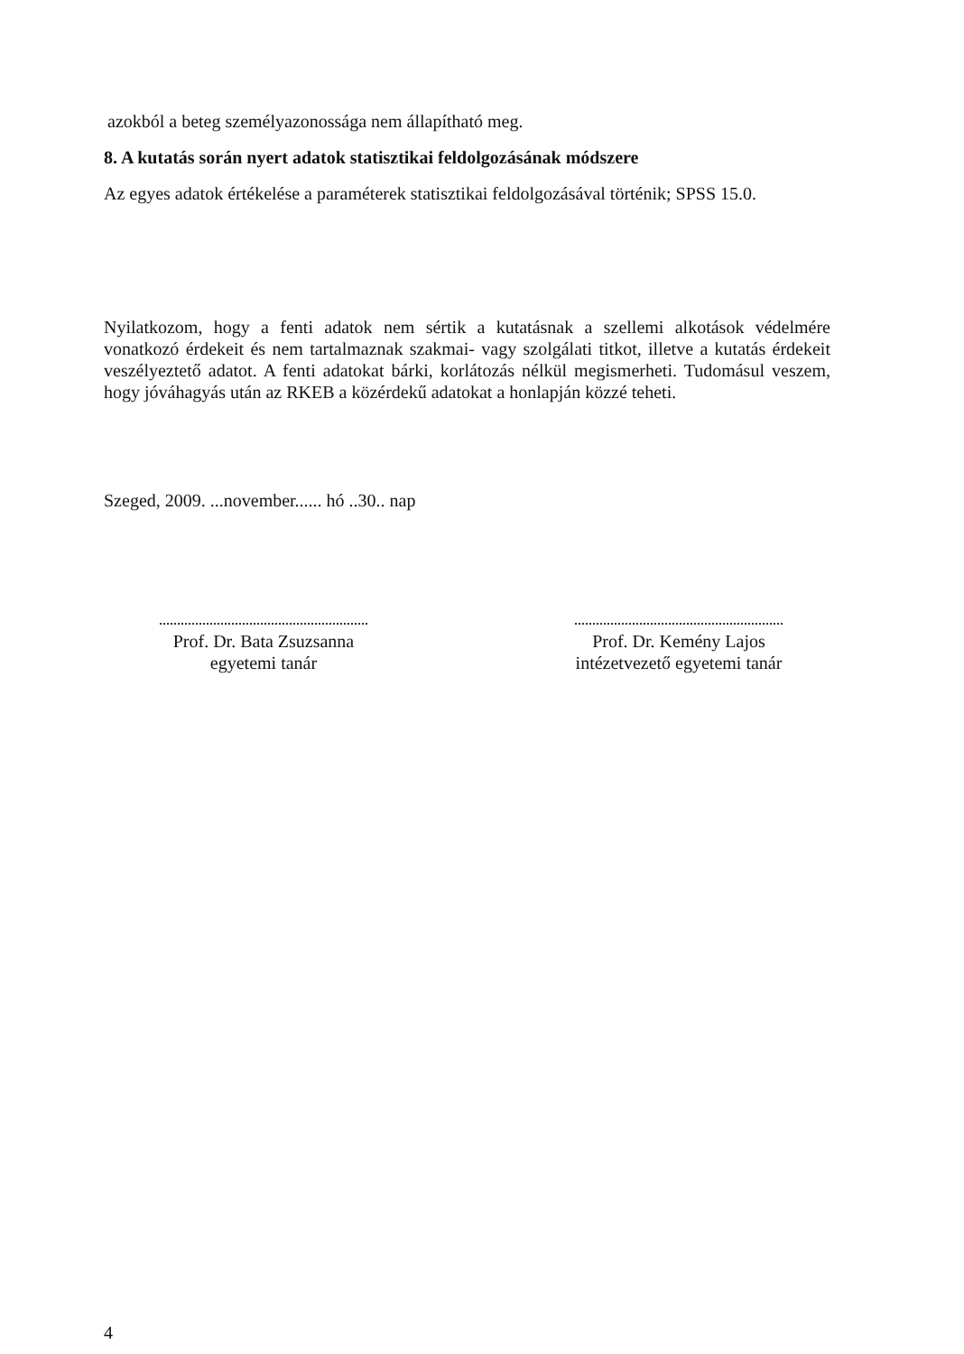azokból a beteg személyazonossága nem állapítható meg.
8. A kutatás során nyert adatok statisztikai feldolgozásának módszere
Az egyes adatok értékelése a paraméterek statisztikai feldolgozásával történik; SPSS 15.0.
Nyilatkozom, hogy a fenti adatok nem sértik a kutatásnak a szellemi alkotások védelmére vonatkozó érdekeit és nem tartalmaznak szakmai- vagy szolgálati titkot, illetve a kutatás érdekeit veszélyeztető adatot. A fenti adatokat bárki, korlátozás nélkül megismerheti. Tudomásul veszem, hogy jóváhagyás után az RKEB a közérdekű adatokat a honlapján közzé teheti.
Szeged, 2009. ...november...... hó ..30.. nap
Prof. Dr. Bata Zsuzsanna
egyetemi tanár
Prof. Dr. Kemény Lajos
intézetvezető egyetemi tanár
4